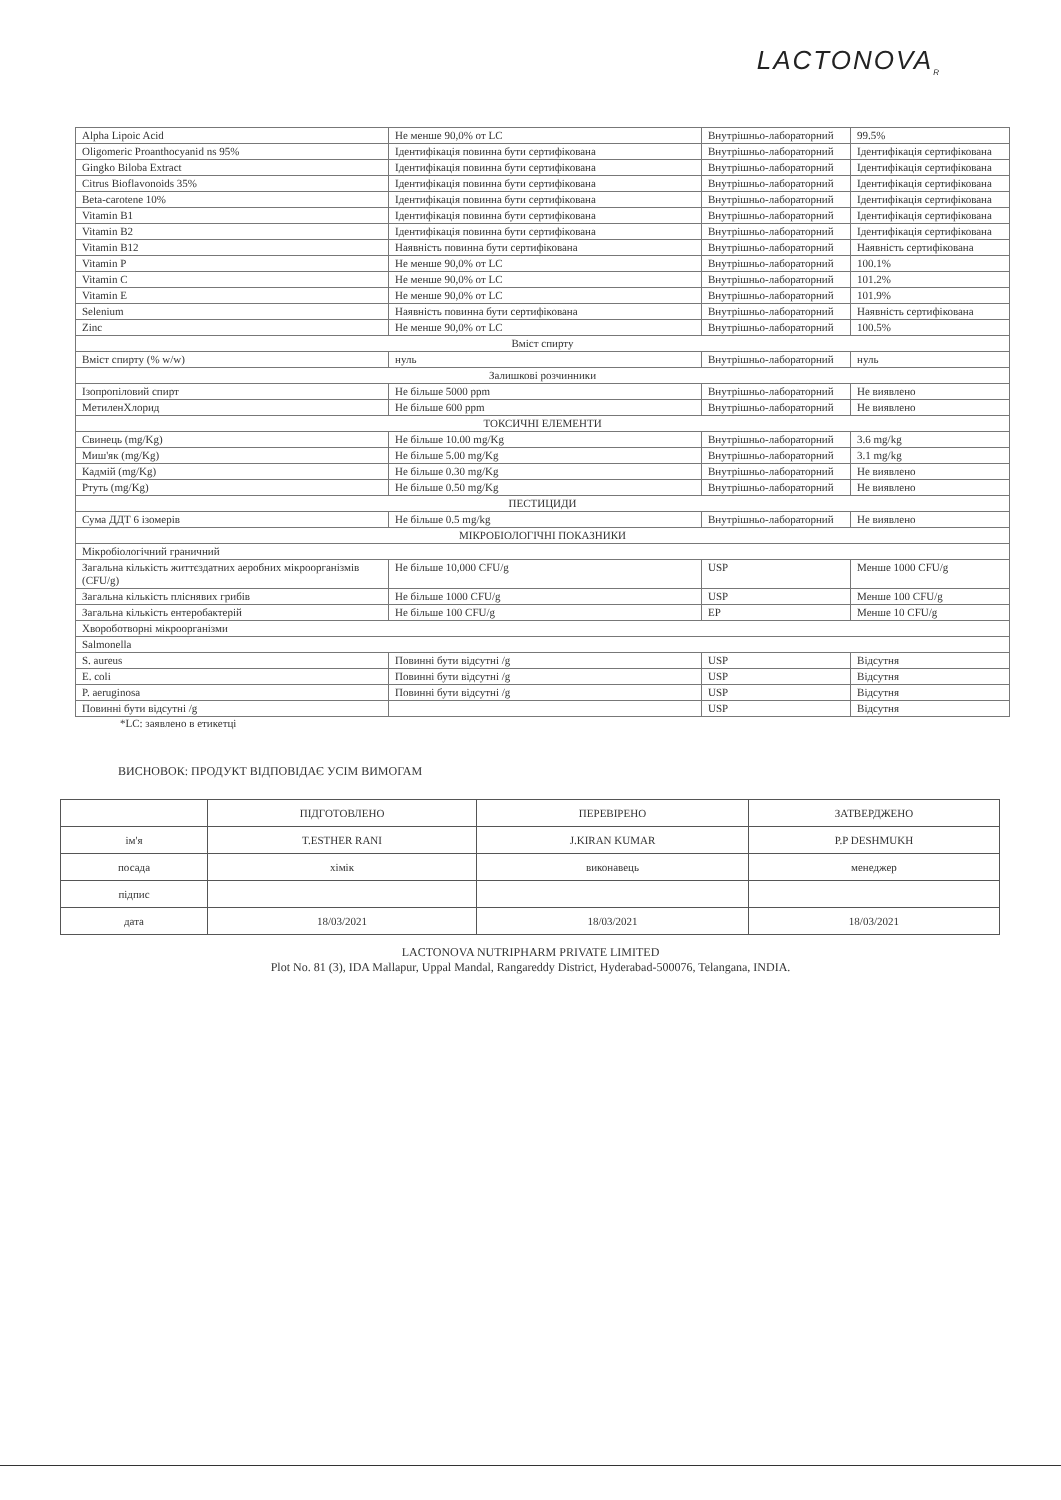LACTONOVA<sub>R</sub>
| Alpha Lipoic Acid | Не менше 90,0% от LC | Внутрішньо-лабораторний | 99.5% |
| Oligomeric Proanthocyanid ns 95% | Ідентифікація повинна бути сертифікована | Внутрішньо-лабораторний | Ідентифікація сертифікована |
| Gingko Biloba Extract | Ідентифікація повинна бути сертифікована | Внутрішньо-лабораторний | Ідентифікація сертифікована |
| Citrus Bioflavonoids 35% | Ідентифікація повинна бути сертифікована | Внутрішньо-лабораторний | Ідентифікація сертифікована |
| Beta-carotene 10% | Ідентифікація повинна бути сертифікована | Внутрішньо-лабораторний | Ідентифікація сертифікована |
| Vitamin B1 | Ідентифікація повинна бути сертифікована | Внутрішньо-лабораторний | Ідентифікація сертифікована |
| Vitamin B2 | Ідентифікація повинна бути сертифікована | Внутрішньо-лабораторний | Ідентифікація сертифікована |
| Vitamin B12 | Наявність повинна бути сертифікована | Внутрішньо-лабораторний | Наявність сертифікована |
| Vitamin P | Не менше 90,0% от LC | Внутрішньо-лабораторний | 100.1% |
| Vitamin C | Не менше 90,0% от LC | Внутрішньо-лабораторний | 101.2% |
| Vitamin E | Не менше 90,0% от LC | Внутрішньо-лабораторний | 101.9% |
| Selenium | Наявність повинна бути сертифікована | Внутрішньо-лабораторний | Наявність сертифікована |
| Zinc | Не менше 90,0% от LC | Внутрішньо-лабораторний | 100.5% |
| Вміст спирту | | | |
| Вміст спирту (% w/w) | нуль | Внутрішньо-лабораторний | нуль |
| Залишкові розчинники | | | |
| Ізопропіловий спирт | Не більше 5000 ppm | Внутрішньо-лабораторний | Не виявлено |
| МетиленХлорид | Не більше 600 ppm | Внутрішньо-лабораторний | Не виявлено |
| ТОКСИЧНІ ЕЛЕМЕНТИ | | | |
| Свинець (mg/Kg) | Не більше 10.00 mg/Kg | Внутрішньо-лабораторний | 3.6 mg/kg |
| Миш'як (mg/Kg) | Не більше 5.00 mg/Kg | Внутрішньо-лабораторний | 3.1 mg/kg |
| Кадмій (mg/Kg) | Не більше 0.30 mg/Kg | Внутрішньо-лабораторний | Не виявлено |
| Ртуть (mg/Kg) | Не більше 0.50 mg/Kg | Внутрішньо-лабораторний | Не виявлено |
| ПЕСТИЦИДИ | | | |
| Сума ДДТ 6 ізомерів | Не більше 0.5 mg/kg | Внутрішньо-лабораторний | Не виявлено |
| МІКРОБІОЛОГІЧНІ ПОКАЗНИКИ | | | |
| Мікробіологічний граничний | | | |
| Загальна кількість життєздатних аеробних мікроорганізмів (CFU/g) | Не більше 10,000 CFU/g | USP | Менше 1000 CFU/g |
| Загальна кількість пліснявих грибів | Не більше 1000 CFU/g | USP | Менше 100 CFU/g |
| Загальна кількість ентеробактерій | Не більше 100 CFU/g | EP | Менше 10 CFU/g |
| Хвороботворні мікроорганізми | | | |
| Salmonella | | | |
| S. aureus | Повинні бути відсутні /g | USP | Відсутня |
| E. coli | Повинні бути відсутні /g | USP | Відсутня |
| P. aeruginosa | Повинні бути відсутні /g | USP | Відсутня |
| Повинні бути відсутні /g | | USP | Відсутня |
*LC: заявлено в етикетці
ВИСНОВОК: ПРОДУКТ ВІДПОВІДАЄ УСІМ ВИМОГАМ
| | ПІДГОТОВЛЕНО | ПЕРЕВІРЕНО | ЗАТВЕРДЖЕНО |
| --- | --- | --- | --- |
| ім'я | T.ESTHER RANI | J.KIRAN KUMAR | P.P DESHMUKH |
| посада | хімік | виконавець | менеджер |
| підпис | | | |
| дата | 18/03/2021 | 18/03/2021 | 18/03/2021 |
LACTONOVA NUTRIPHARM PRIVATE LIMITED
Plot No. 81 (3), IDA Mallapur, Uppal Mandal, Rangareddy District, Hyderabad-500076, Telangana, INDIA.